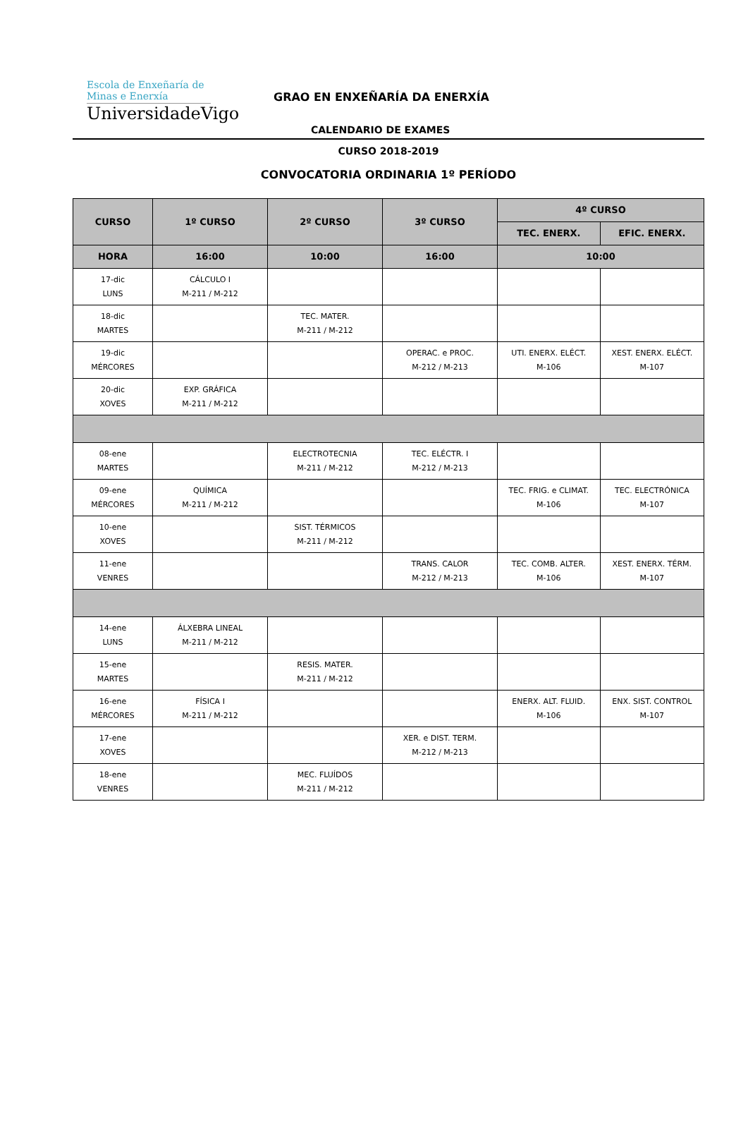Escola de Enxeñaría de
Minas e Enerxía
UniversidadeVigo
GRAO EN ENXEÑARÍA DA ENERXÍA
CALENDARIO DE EXAMES
CURSO 2018-2019
CONVOCATORIA ORDINARIA 1º PERÍODO
| CURSO | 1º CURSO | 2º CURSO | 3º CURSO | 4º CURSO | |
| --- | --- | --- | --- | --- | --- |
| | | | | TEC. ENERX. | EFIC. ENERX. |
| HORA | 16:00 | 10:00 | 16:00 | 10:00 | |
| 17-dic LUNS | CÁLCULO I M-211 / M-212 | | | | |
| 18-dic MARTES | | TEC. MATER. M-211 / M-212 | | | |
| 19-dic MÉRCORES | | | OPERAC. e PROC. M-212 / M-213 | UTI. ENERX. ELÉCT. M-106 | XEST. ENERX. ELÉCT. M-107 |
| 20-dic XOVES | EXP. GRÁFICA M-211 / M-212 | | | | |
| 08-ene MARTES | | ELECTROTECNIA M-211 / M-212 | TEC. ELÉCTR. I M-212 / M-213 | | |
| 09-ene MÉRCORES | QUÍMICA M-211 / M-212 | | | TEC. FRIG. e CLIMAT. M-106 | TEC. ELECTRÓNICA M-107 |
| 10-ene XOVES | | SIST. TÉRMICOS M-211 / M-212 | | | |
| 11-ene VENRES | | | TRANS. CALOR M-212 / M-213 | TEC. COMB. ALTER. M-106 | XEST. ENERX. TÉRM. M-107 |
| 14-ene LUNS | ÁLXEBRA LINEAL M-211 / M-212 | | | | |
| 15-ene MARTES | | RESIS. MATER. M-211 / M-212 | | | |
| 16-ene MÉRCORES | FÍSICA I M-211 / M-212 | | | ENERX. ALT. FLUID. M-106 | ENX. SIST. CONTROL M-107 |
| 17-ene XOVES | | | XER. e DIST. TERM. M-212 / M-213 | | |
| 18-ene VENRES | | MEC. FLUÍDOS M-211 / M-212 | | | |